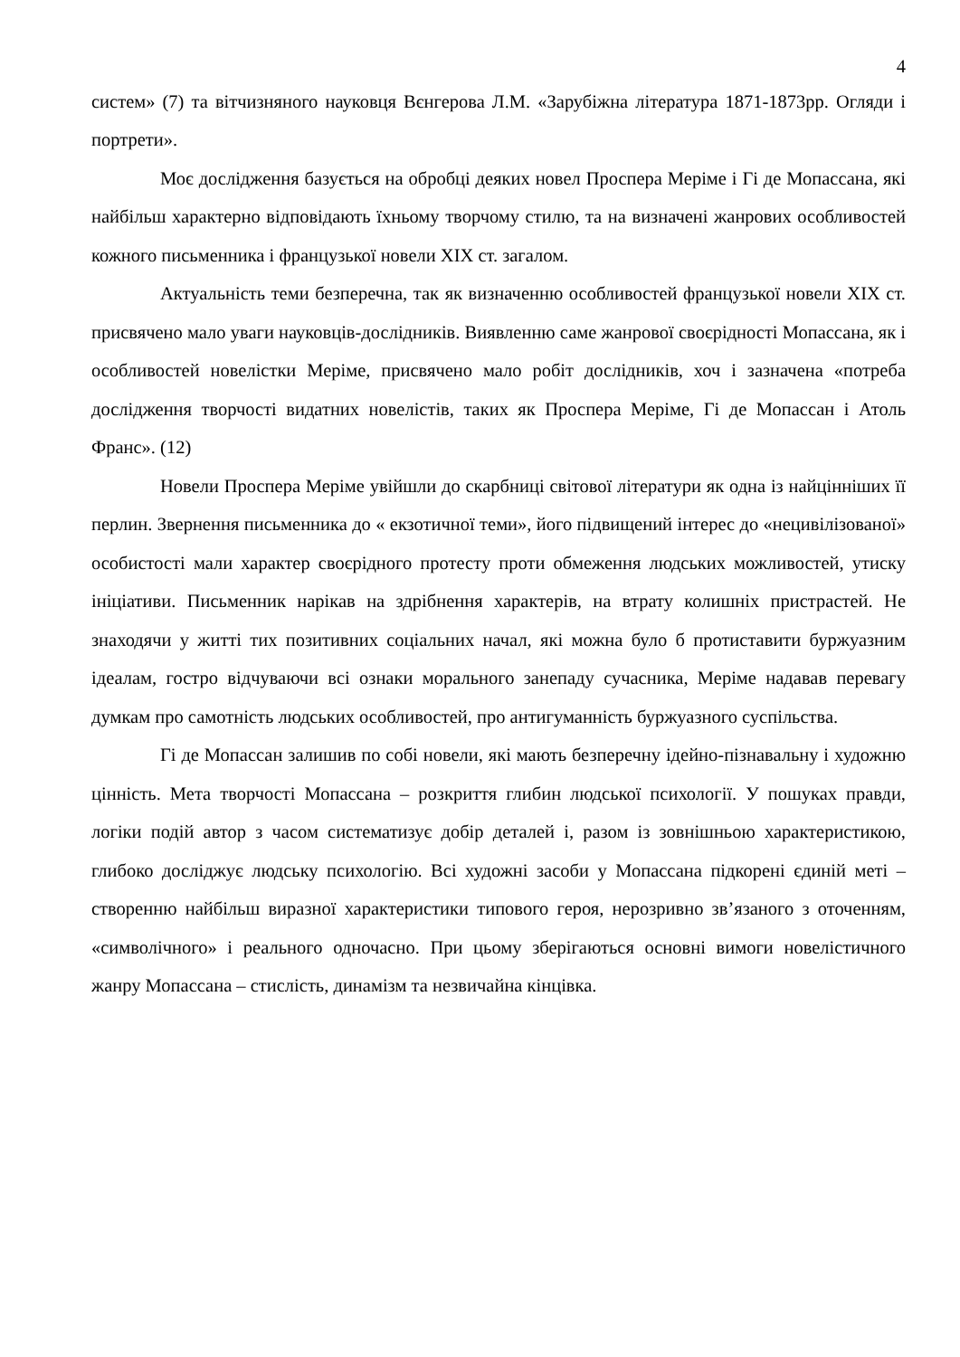4
систем» (7) та вітчизняного науковця Вєнгерова Л.М. «Зарубіжна література 1871-1873рр. Огляди і портрети».
Моє дослідження базується на обробці деяких новел Проспера Меріме і Гі де Мопассана, які найбільш характерно відповідають їхньому творчому стилю, та на визначені жанрових особливостей кожного письменника і французької новели XIX ст. загалом.
Актуальність теми безперечна, так як визначенню особливостей французької новели XIX ст. присвячено мало уваги науковців-дослідників. Виявленню саме жанрової своєрідності Мопассана, як і особливостей новелістки Меріме, присвячено мало робіт дослідників, хоч і зазначена «потреба дослідження творчості видатних новелістів, таких як Проспера Меріме, Гі де Мопассан і Атоль Франс». (12)
Новели Проспера Меріме увійшли до скарбниці світової літератури як одна із найцінніших її перлин. Звернення письменника до « екзотичної теми», його підвищений інтерес до «нецивілізованої» особистості мали характер своєрідного протесту проти обмеження людських можливостей, утиску ініціативи. Письменник нарікав на здрібнення характерів, на втрату колишніх пристрастей. Не знаходячи у житті тих позитивних соціальних начал, які можна було б протиставити буржуазним ідеалам, гостро відчуваючи всі ознаки морального занепаду сучасника, Меріме надавав перевагу думкам про самотність людських особливостей, про антигуманність буржуазного суспільства.
Гі де Мопассан залишив по собі новели, які мають безперечну ідейно-пізнавальну і художню цінність. Мета творчості Мопассана – розкриття глибин людської психології. У пошуках правди, логіки подій автор з часом систематизує добір деталей і, разом із зовнішньою характеристикою, глибоко досліджує людську психологію. Всі художні засоби у Мопассана підкорені єдиній меті – створенню найбільш виразної характеристики типового героя, нерозривно зв’язаного з оточенням, «символічного» і реального одночасно. При цьому зберігаються основні вимоги новелістичного жанру Мопассана – стислість, динамізм та незвичайна кінцівка.